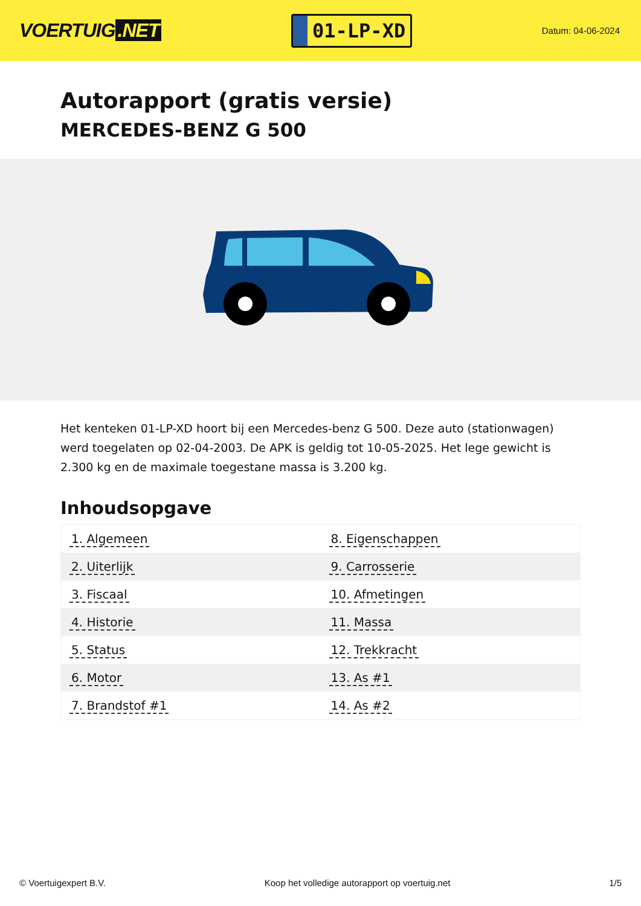VOERTUIG.NET
01-LP-XD
Datum: 04-06-2024
Autorapport (gratis versie)
MERCEDES-BENZ G 500
Het kenteken 01-LP-XD hoort bij een Mercedes-benz G 500. Deze auto (stationwagen) werd toegelaten op 02-04-2003. De APK is geldig tot 10-05-2025. Het lege gewicht is 2.300 kg en de maximale toegestane massa is 3.200 kg.
Inhoudsopgave
| 1. Algemeen | 8. Eigenschappen |
| 2. Uiterlijk | 9. Carrosserie |
| 3. Fiscaal | 10. Afmetingen |
| 4. Historie | 11. Massa |
| 5. Status | 12. Trekkracht |
| 6. Motor | 13. As #1 |
| 7. Brandstof #1 | 14. As #2 |
© Voertuigexpert B.V. Koop het volledige autorapport op voertuig.net 1/5